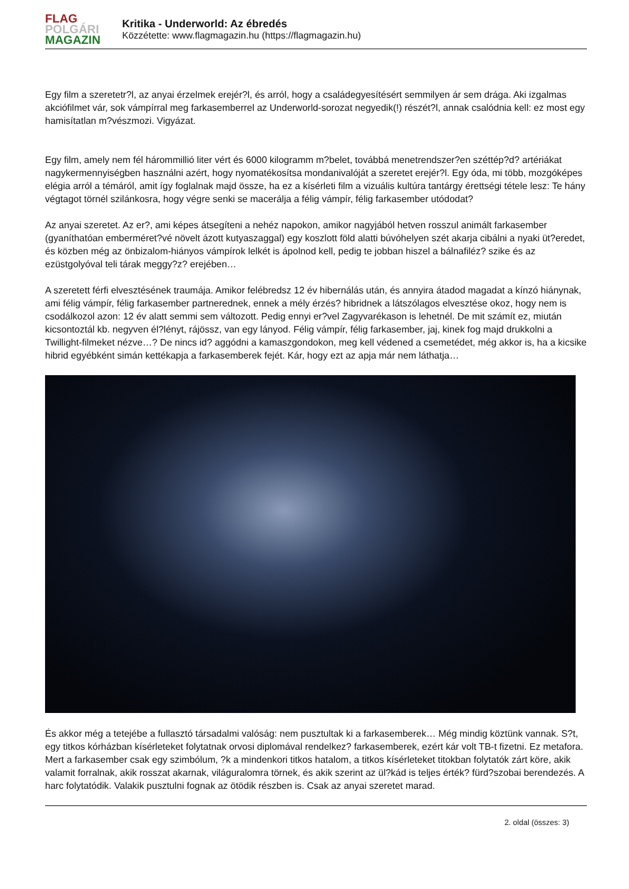FLAG
POLGÁRI
MAGAZIN
Kritika - Underworld: Az ébredés
Közzétette: www.flagmagazin.hu (https://flagmagazin.hu)
Egy film a szeretetr?l, az anyai érzelmek erejér?l, és arról, hogy a családegyesítésért semmilyen ár sem drága. Aki izgalmas akciófilmet vár, sok vámpírral meg farkasemberrel az Underworld-sorozat negyedik(!) részét?l, annak csalódnia kell: ez most egy hamisítatlan m?vészmozi. Vigyázat.
Egy film, amely nem fél hárommillió liter vért és 6000 kilogramm m?belet, továbbá menetrendszer?en széttép?d? artériákat nagykermennyiségben használni azért, hogy nyomatékosítsa mondanivalóját a szeretet erejér?l. Egy óda, mi több, mozgóképes elégia arról a témáról, amit így foglalnak majd össze, ha ez a kísérleti film a vizuális kultúra tantárgy érettségi tétele lesz: Te hány végtagot törnél szilánkosra, hogy végre senki se macerálja a félig vámpír, félig farkasember utódodat?
Az anyai szeretet. Az er?, ami képes átsegíteni a nehéz napokon, amikor nagyjából hetven rosszul animált farkasember (gyaníthatóan emberméret?vé növelt ázott kutyaszaggal) egy koszlott föld alatti búvóhelyen szét akarja cibálni a nyaki üt?eredet, és közben még az önbizalom-hiányos vámpírok lelkét is ápolnod kell, pedig te jobban hiszel a bálnafiléz? szike és az ezüstgolyóval teli tárak meggy?z? erejében…
A szeretett férfi elvesztésének traumája. Amikor felébredsz 12 év hibernálás után, és annyira átadod magadat a kínzó hiánynak, ami félig vámpír, félig farkasember partnerednek, ennek a mély érzés? hibridnek a látszólagos elvesztése okoz, hogy nem is csodálkozol azon: 12 év alatt semmi sem változott. Pedig ennyi er?vel Zagyvarékason is lehetnél. De mit számít ez, miután kicsontoztál kb. negyven él?lényt, rájössz, van egy lányod. Félig vámpír, félig farkasember, jaj, kinek fog majd drukkolni a Twillight-filmeket nézve…? De nincs id? aggódni a kamaszgondokon, meg kell védened a csemetédet, még akkor is, ha a kicsike hibrid egyébként simán kettékapja a farkasemberek fejét. Kár, hogy ezt az apja már nem láthatja…
És akkor még a tetejébe a fullasztó társadalmi valóság: nem pusztultak ki a farkasemberek… Még mindig köztünk vannak. S?t, egy titkos kórházban kísérleteket folytatnak orvosi diplomával rendelkez? farkasemberek, ezért kár volt TB-t fizetni. Ez metafora. Mert a farkasember csak egy szimbólum, ?k a mindenkori titkos hatalom, a titkos kísérleteket titokban folytatók zárt köre, akik valamit forralnak, akik rosszat akarnak, világuralomra törnek, és akik szerint az ül?kád is teljes érték? fürd?szobai berendezés. A harc folytatódik. Valakik pusztulni fognak az ötödik részben is. Csak az anyai szeretet marad.
2. oldal (összes: 3)